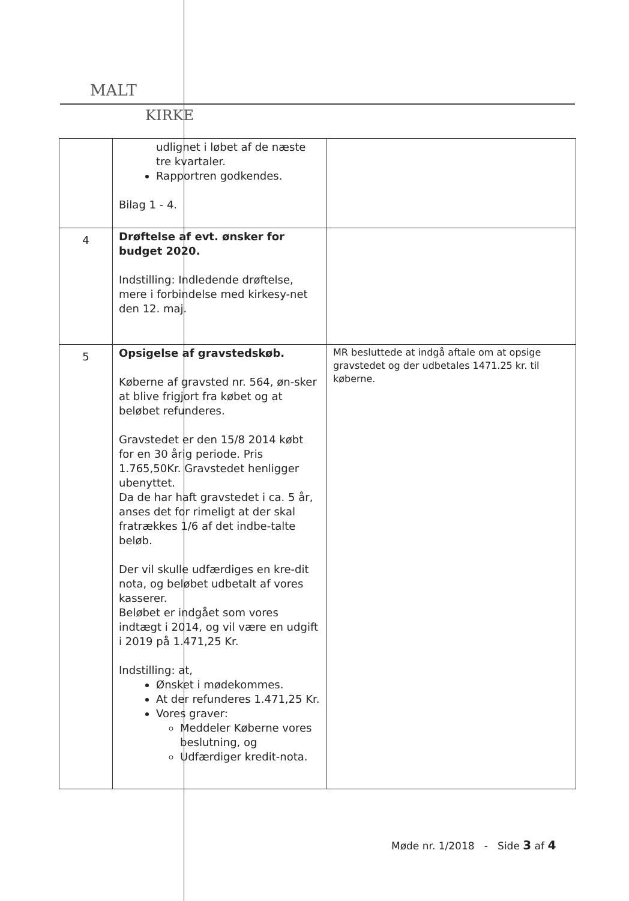MALT
KIRKE
| | udlignet i løbet af de næste tre kvartaler. Rapportren godkendes. Bilag 1 - 4. | |
| 4 | Drøftelse af evt. ønsker for budget 2020. Indstilling: Indledende drøftelse, mere i forbindelse med kirkesy-net den 12. maj. | |
| 5 | Opsigelse af gravstedskøb. Køberne af gravsted nr. 564, øn-sker at blive frigjort fra købet og at beløbet refunderes. Gravstedet er den 15/8 2014 købt for en 30 årig periode. Pris 1.765,50Kr. Gravstedet henligger ubenyttet. Da de har haft gravstedet i ca. 5 år, anses det for rimeligt at der skal fratrækkes 1/6 af det indbe-talte beløb. Der vil skulle udfærdiges en kre-dit nota, og beløbet udbetalt af vores kasserer. Beløbet er indgået som vores indtægt i 2014, og vil være en udgift i 2019 på 1.471,25 Kr. Indstilling: at, Ønsket i mødekommes. At der refunderes 1.471,25 Kr. Vores graver: Meddeler Køberne vores beslutning, og Udfærdiger kredit-nota. | MR besluttede at indgå aftale om at opsige gravstedet og der udbetales 1471.25 kr. til køberne. |
Møde nr. 1/2018 - Side 3 af 4